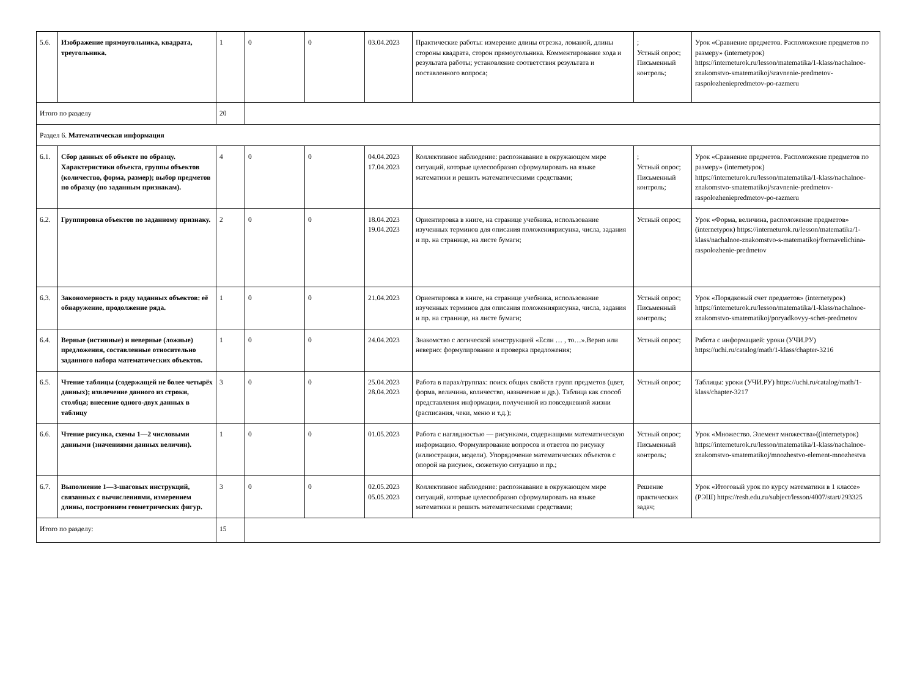| 5.6. | Изображение прямоугольника, квадрата, треугольника. | 1 | 0 | 0 | 03.04.2023 | Практические работы: измерение длины отрезка, ломаной, длины стороны квадрата, сторон прямоугольника. Комментирование хода и результата работы; установление соответствия результата и поставленного вопроса; | ; Устный опрос; Письменный контроль; | Урок «Сравнение предметов. Расположение предметов по размеру» (internetурок) https://interneturok.ru/lesson/matematika/1-klass/nachalnoe-znakomstvo-smatematikoj/sravnenie-predmetov-raspolozheniepredmetov-po-razmeru |
| Итого по разделу | | 20 | | | | | | |
| Раздел 6. Математическая информация | | | | | | | | |
| 6.1. | Сбор данных об объекте по образцу. Характеристики объекта, группы объектов (количество, форма, размер); выбор предметов по образцу (по заданным признакам). | 4 | 0 | 0 | 04.04.2023 17.04.2023 | Коллективное наблюдение: распознавание в окружающем мире ситуаций, которые целесообразно сформулировать на языке математики и решить математическими средствами; | ; Устный опрос; Письменный контроль; | Урок «Сравнение предметов. Расположение предметов по размеру» (internetурок) https://interneturok.ru/lesson/matematika/1-klass/nachalnoe-znakomstvo-smatematikoj/sravnenie-predmetov-raspolozheniepredmetov-po-razmeru |
| 6.2. | Группировка объектов по заданному признаку. | 2 | 0 | 0 | 18.04.2023 19.04.2023 | Ориентировка в книге, на странице учебника, использование изученных терминов для описания положениярисунка, числа, задания и пр. на странице, на листе бумаги; | Устный опрос; | Урок «Форма, величина, расположение предметов» (internetурок) https://interneturok.ru/lesson/matematika/1-klass/nachalnoe-znakomstvo-s-matematikoj/formavelichina-raspolozhenie-predmetov |
| 6.3. | Закономерность в ряду заданных объектов: её обнаружение, продолжение ряда. | 1 | 0 | 0 | 21.04.2023 | Ориентировка в книге, на странице учебника, использование изученных терминов для описания положениярисунка, числа, задания и пр. на странице, на листе бумаги; | Устный опрос; Письменный контроль; | Урок «Порядковый счет предметов» (internetурок) https://interneturok.ru/lesson/matematika/1-klass/nachalnoe-znakomstvo-smatematikoj/poryadkovyy-schet-predmetov |
| 6.4. | Верные (истинные) и неверные (ложные) предложения, составленные относительно заданного набора математических объектов. | 1 | 0 | 0 | 24.04.2023 | Знакомство с логической конструкцией «Если … , то…».Верно или неверно: формулирование и проверка предложения; | Устный опрос; | Работа с информацией: уроки (УЧИ.РУ) https://uchi.ru/catalog/math/1-klass/chapter-3216 |
| 6.5. | Чтение таблицы (содержащей не более четырёх данных); извлечение данного из строки, столбца; внесение одного-двух данных в таблицу | 3 | 0 | 0 | 25.04.2023 28.04.2023 | Работа в парах/группах: поиск общих свойств групп предметов (цвет, форма, величина, количество, назначение и др.). Таблица как способ представления информации, полученной из повседневной жизни (расписания, чеки, меню и т.д.); | Устный опрос; | Таблицы: уроки (УЧИ.РУ) https://uchi.ru/catalog/math/1-klass/chapter-3217 |
| 6.6. | Чтение рисунка, схемы 1—2 числовыми данными (значениями данных величин). | 1 | 0 | 0 | 01.05.2023 | Работа с наглядностью — рисунками, содержащими математическую информацию. Формулирование вопросов и ответов по рисунку (иллюстрации, модели). Упорядочение математических объектов с опорой на рисунок, сюжетную ситуацию и пр.; | Устный опрос; Письменный контроль; | Урок «Множество. Элемент множества»((internetурок) https://interneturok.ru/lesson/matematika/1-klass/nachalnoe-znakomstvo-smatematikoj/mnozhestvo-element-mnozhestva |
| 6.7. | Выполнение 1—3-шаговых инструкций, связанных с вычислениями, измерением длины, построением геометрических фигур. | 3 | 0 | 0 | 02.05.2023 05.05.2023 | Коллективное наблюдение: распознавание в окружающем мире ситуаций, которые целесообразно сформулировать на языке математики и решить математическими средствами; | Решение практических задач; | Урок «Итоговый урок по курсу математики в 1 классе» (РЭШ) https://resh.edu.ru/subject/lesson/4007/start/293325 |
| Итого по разделу: | | 15 | | | | | | |